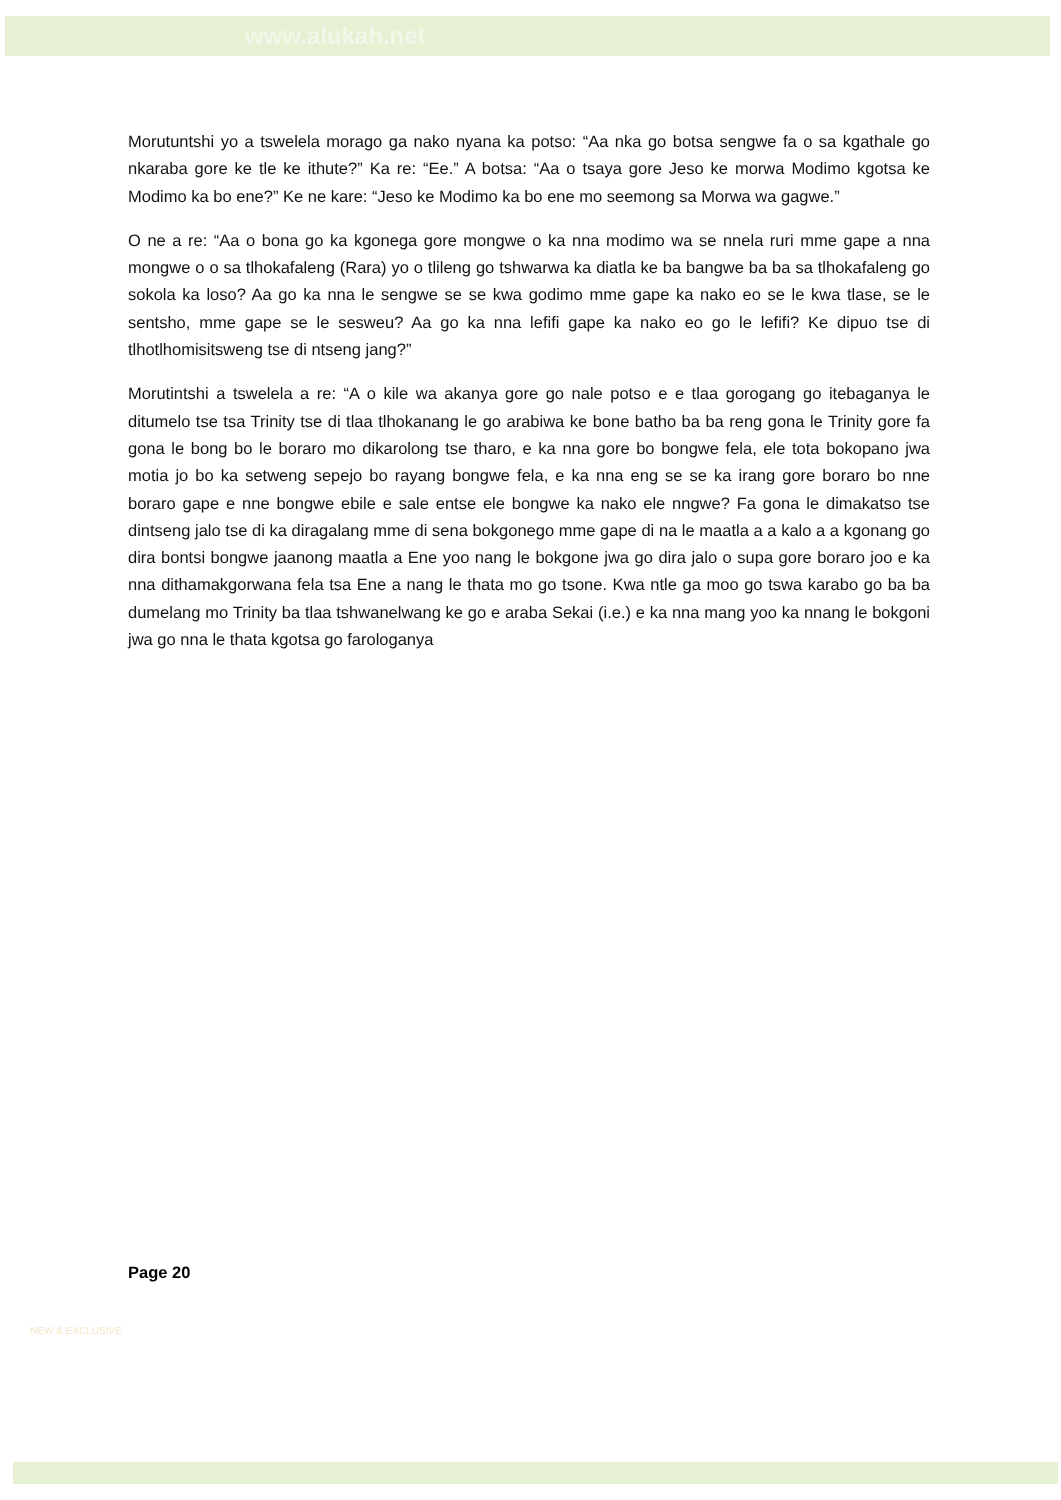www.alukah.net
Morutuntshi yo a tswelela morago ga nako nyana ka potso: “Aa nka go botsa sengwe fa o sa kgathale go nkaraba gore ke tle ke ithute?” Ka re: “Ee.” A botsa: “Aa o tsaya gore Jeso ke morwa Modimo kgotsa ke Modimo ka bo ene?” Ke ne kare: “Jeso ke Modimo ka bo ene mo seemong sa Morwa wa gagwe.”
O ne a re: “Aa o bona go ka kgonega gore mongwe o ka nna modimo wa se nnela ruri mme gape a nna mongwe o o sa tlhokafaleng (Rara) yo o tlileng go tshwarwa ka diatla ke ba bangwe ba ba sa tlhokafaleng go sokola ka loso? Aa go ka nna le sengwe se se kwa godimo mme gape ka nako eo se le kwa tlase, se le sentsho, mme gape se le sesweu? Aa go ka nna lefifi gape ka nako eo go le lefifi? Ke dipuo tse di tlhotlhomisitsweng tse di ntseng jang?”
Morutintshi a tswelela a re: “A o kile wa akanya gore go nale potso e e tlaa gorogang go itebaganya le ditumelo tse tsa Trinity tse di tlaa tlhokanang le go arabiwa ke bone batho ba ba reng gona le Trinity gore fa gona le bong bo le boraro mo dikarolong tse tharo, e ka nna gore bo bongwe fela, ele tota bokopano jwa motia jo bo ka setweng sepejo bo rayang bongwe fela, e ka nna eng se se ka irang gore boraro bo nne boraro gape e nne bongwe ebile e sale entse ele bongwe ka nako ele nngwe? Fa gona le dimakatso tse dintseng jalo tse di ka diragalang mme di sena bokgonego mme gape di na le maatla a a kalo a a kgonang go dira bontsi bongwe jaanong maatla a Ene yoo nang le bokgone jwa go dira jalo o supa gore boraro joo e ka nna dithamakgorwana fela tsa Ene a nang le thata mo go tsone. Kwa ntle ga moo go tswa karabo go ba ba dumelang mo Trinity ba tlaa tshwanelwang ke go e araba Sekai (i.e.) e ka nna mang yoo ka nnang le bokgoni jwa go nna le thata kgotsa go farologanya
Page 20
NEW & EXCLUSIVE